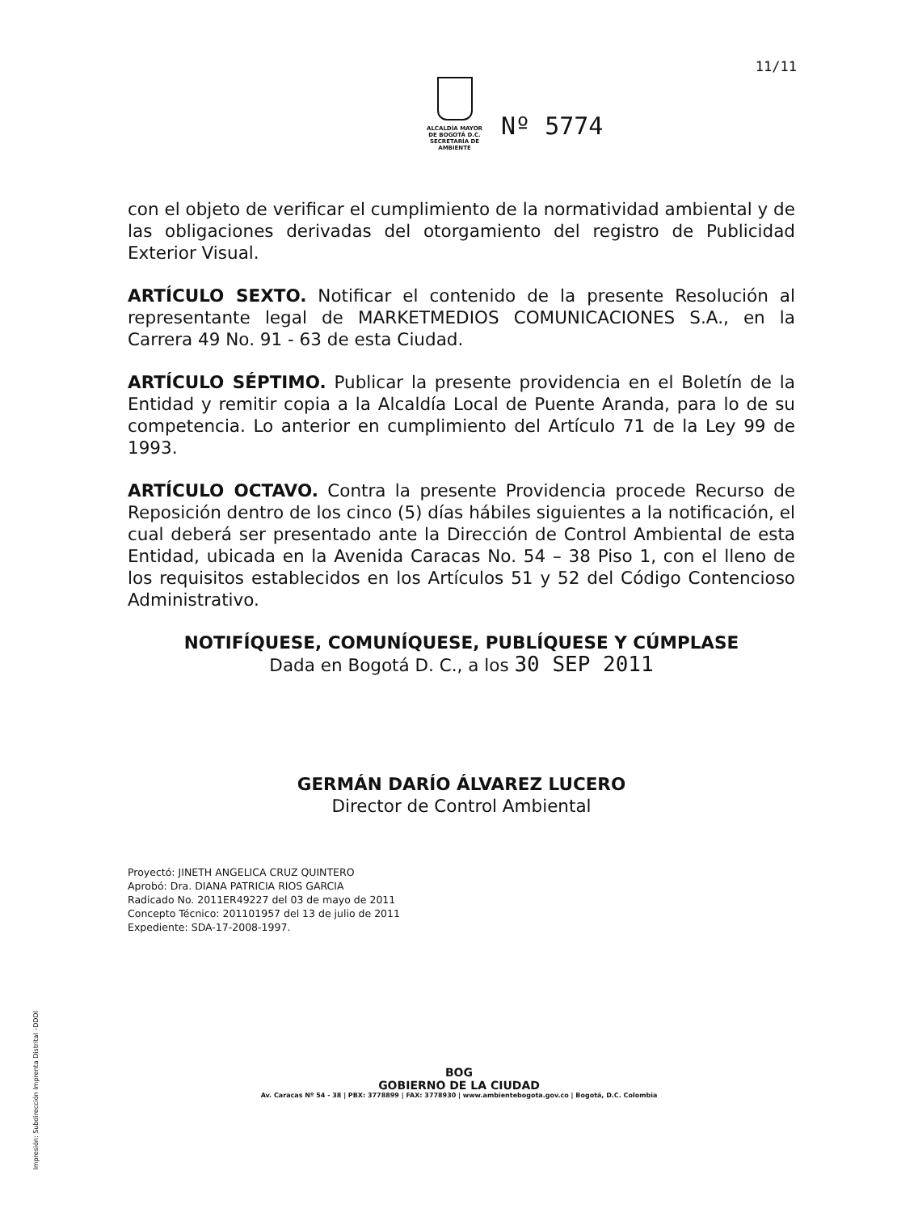11/11
ALCALDÍA MAYOR
DE BOGOTÁ D.C.
SECRETARÍA DE AMBIENTE
Nº 5774
con el objeto de verificar el cumplimiento de la normatividad ambiental y de las obligaciones derivadas del otorgamiento del registro de Publicidad Exterior Visual.
ARTÍCULO SEXTO. Notificar el contenido de la presente Resolución al representante legal de MARKETMEDIOS COMUNICACIONES S.A., en la Carrera 49 No. 91 - 63 de esta Ciudad.
ARTÍCULO SÉPTIMO. Publicar la presente providencia en el Boletín de la Entidad y remitir copia a la Alcaldía Local de Puente Aranda, para lo de su competencia. Lo anterior en cumplimiento del Artículo 71 de la Ley 99 de 1993.
ARTÍCULO OCTAVO. Contra la presente Providencia procede Recurso de Reposición dentro de los cinco (5) días hábiles siguientes a la notificación, el cual deberá ser presentado ante la Dirección de Control Ambiental de esta Entidad, ubicada en la Avenida Caracas No. 54 – 38 Piso 1, con el lleno de los requisitos establecidos en los Artículos 51 y 52 del Código Contencioso Administrativo.
NOTIFÍQUESE, COMUNÍQUESE, PUBLÍQUESE Y CÚMPLASE
Dada en Bogotá D. C., a los 30 SEP 2011
GERMÁN DARÍO ÁLVAREZ LUCERO
Director de Control Ambiental
Proyectó: JINETH ANGELICA CRUZ QUINTERO
Aprobó: Dra. DIANA PATRICIA RIOS GARCIA
Radicado No. 2011ER49227 del 03 de mayo de 2011
Concepto Técnico: 201101957 del 13 de julio de 2011
Expediente: SDA-17-2008-1997.
BOG
GOBIERNO DE LA CIUDAD
Av. Caracas Nº 54 - 38 | PBX: 3778899 | FAX: 3778930 | www.ambientebogota.gov.co | Bogotá, D.C. Colombia
Impresión: Subdirección Imprenta Distrital –DDDI